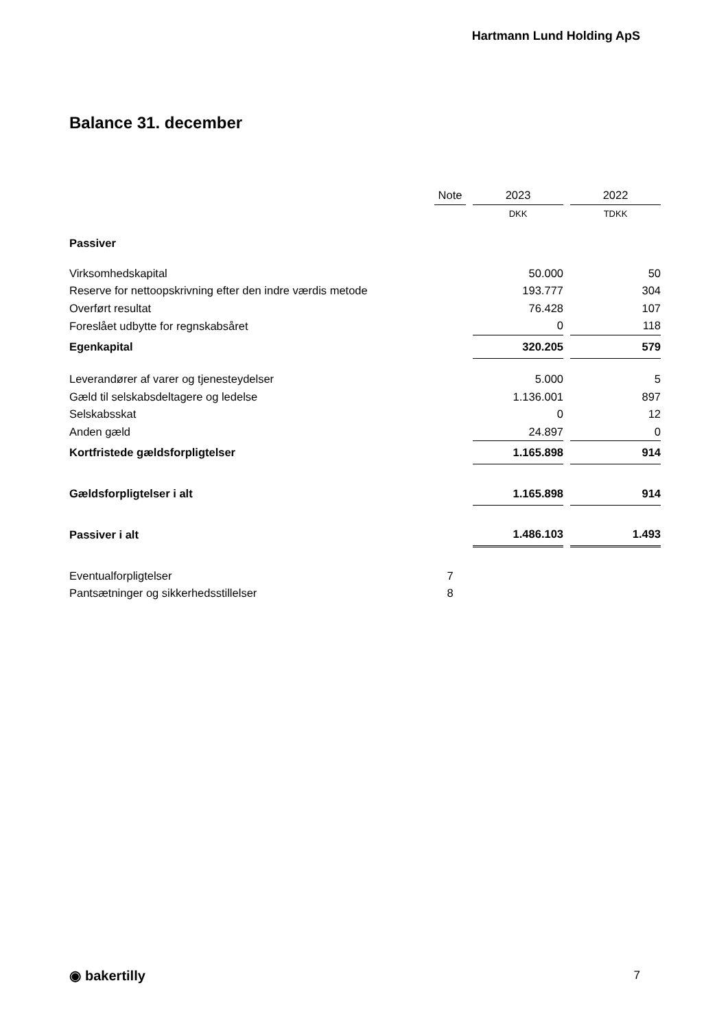Hartmann Lund Holding ApS
Balance 31. december
| | Note | | 2023 | | 2022 |
| --- | --- | --- | --- | --- | --- |
| | | | DKK | | TDKK |
| Passiver | | | | | |
| Virksomhedskapital | | | 50.000 | | 50 |
| Reserve for nettoopskrivning efter den indre værdis metode | | | 193.777 | | 304 |
| Overført resultat | | | 76.428 | | 107 |
| Foreslået udbytte for regnskabsåret | | | 0 | | 118 |
| Egenkapital | | | 320.205 | | 579 |
| Leverandører af varer og tjenesteydelser | | | 5.000 | | 5 |
| Gæld til selskabsdeltagere og ledelse | | | 1.136.001 | | 897 |
| Selskabsskat | | | 0 | | 12 |
| Anden gæld | | | 24.897 | | 0 |
| Kortfristede gældsforpligtelser | | | 1.165.898 | | 914 |
| Gældsforpligtelser i alt | | | 1.165.898 | | 914 |
| Passiver i alt | | | 1.486.103 | | 1.493 |
| Eventualforpligtelser | 7 | | | | |
| Pantsætninger og sikkerhedsstillelser | 8 | | | | |
◉ bakertilly 7